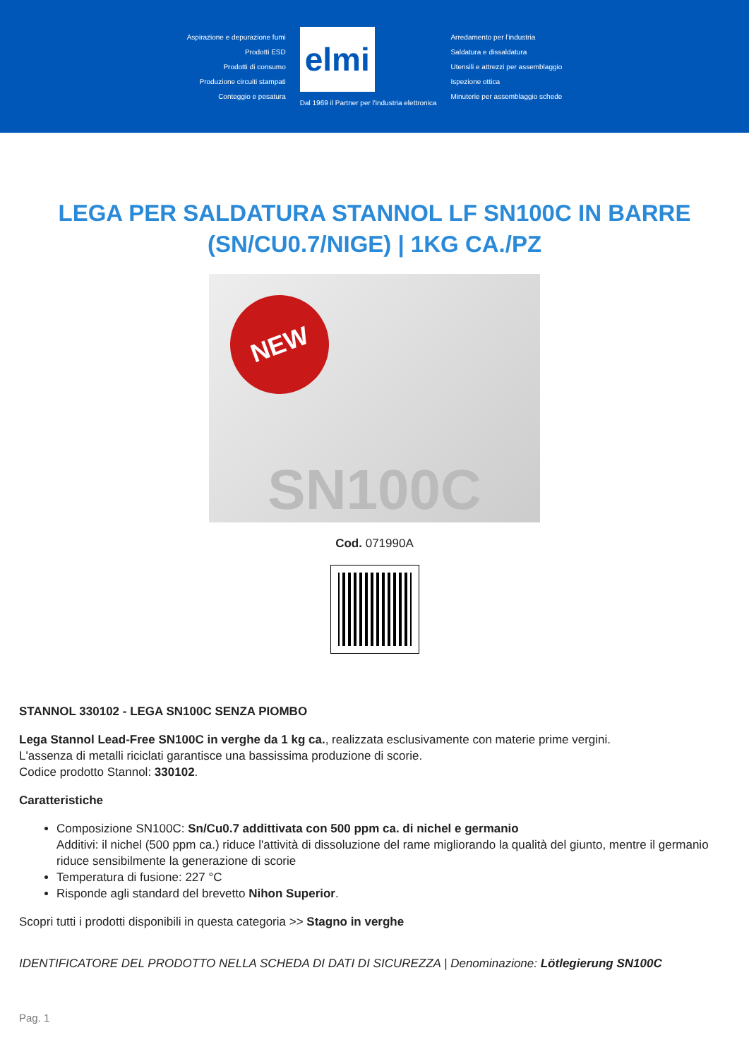Aspirazione e depurazione fumi
Prodotti ESD
Prodotti di consumo
Produzione circuiti stampati
Conteggio e pesatura
elmi
Dal 1969 il Partner per l'industria elettronica
Arredamento per l'industria
Saldatura e dissaldatura
Utensili e attrezzi per assemblaggio
Ispezione ottica
Minuterie per assemblaggio schede
LEGA PER SALDATURA STANNOL LF SN100C IN BARRE (SN/CU0.7/NIGE) | 1KG CA./PZ
NEW
SN100C
Cod. 071990A
STANNOL 330102 - LEGA SN100C SENZA PIOMBO
Lega Stannol Lead-Free SN100C in verghe da 1 kg ca., realizzata esclusivamente con materie prime vergini.
L'assenza di metalli riciclati garantisce una bassissima produzione di scorie.
Codice prodotto Stannol: 330102.
Caratteristiche
Composizione SN100C: Sn/Cu0.7 addittivata con 500 ppm ca. di nichel e germanio
Additivi: il nichel (500 ppm ca.) riduce l'attività di dissoluzione del rame migliorando la qualità del giunto, mentre il germanio riduce sensibilmente la generazione di scorie
Temperatura di fusione: 227 °C
Risponde agli standard del brevetto Nihon Superior.
Scopri tutti i prodotti disponibili in questa categoria >> Stagno in verghe
IDENTIFICATORE DEL PRODOTTO NELLA SCHEDA DI DATI DI SICUREZZA | Denominazione: Lötlegierung SN100C
Pag. 1